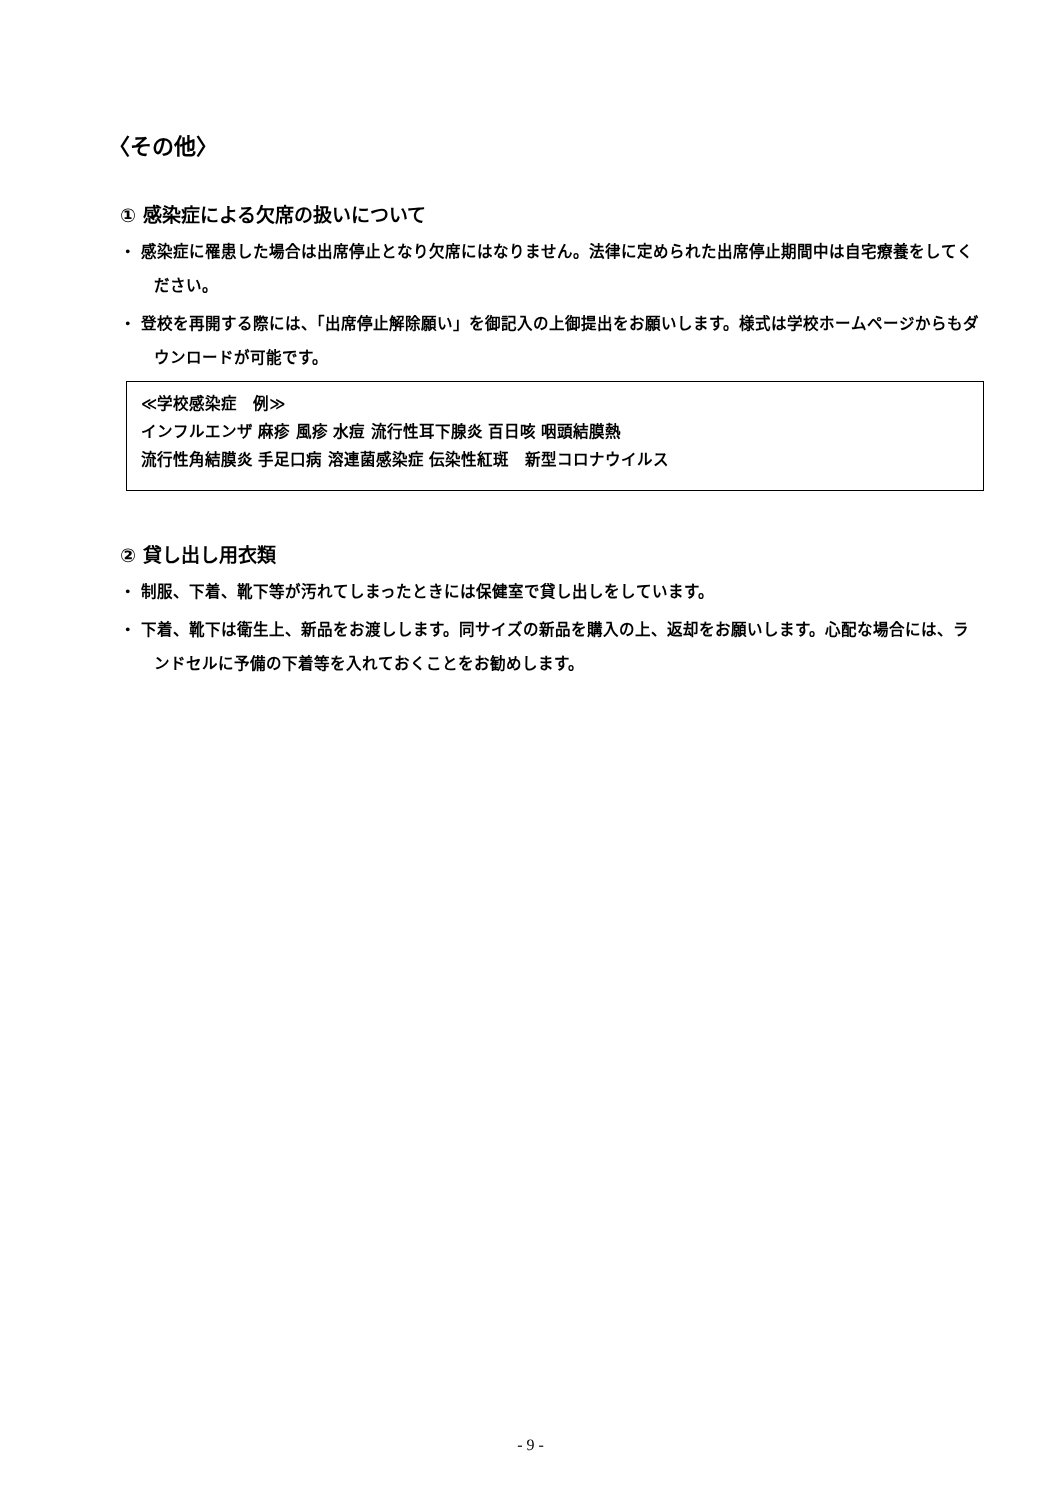〈その他〉
① 感染症による欠席の扱いについて
・ 感染症に罹患した場合は出席停止となり欠席にはなりません。法律に定められた出席停止期間中は自宅療養をしてください。
・ 登校を再開する際には、「出席停止解除願い」を御記入の上御提出をお願いします。様式は学校ホームページからもダウンロードが可能です。
≪学校感染症　例≫
インフルエンザ 麻疹 風疹 水痘 流行性耳下腺炎 百日咳 咽頭結膜熱
流行性角結膜炎 手足口病 溶連菌感染症 伝染性紅斑　新型コロナウイルス
② 貸し出し用衣類
・ 制服、下着、靴下等が汚れてしまったときには保健室で貸し出しをしています。
・ 下着、靴下は衛生上、新品をお渡しします。同サイズの新品を購入の上、返却をお願いします。心配な場合には、ランドセルに予備の下着等を入れておくことをお勧めします。
- 9 -